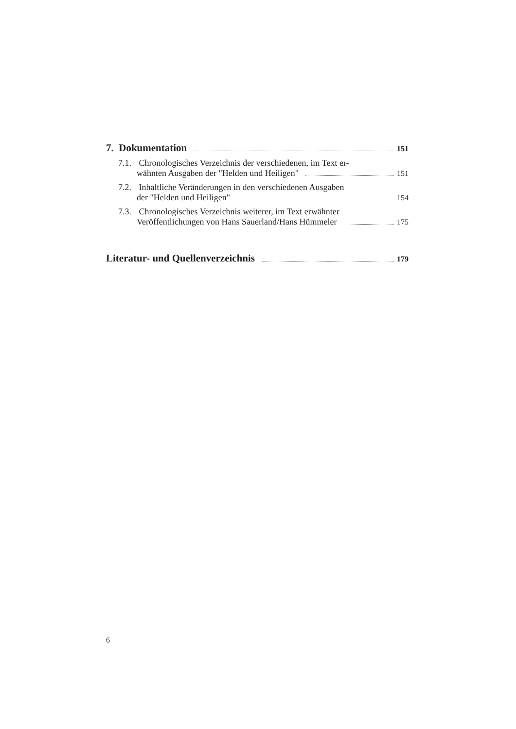7. Dokumentation 151
7.1. Chronologisches Verzeichnis der verschiedenen, im Text er-
wähnten Ausgaben der "Helden und Heiligen" 151
7.2. Inhaltliche Veränderungen in den verschiedenen Ausgaben
der "Helden und Heiligen" 154
7.3. Chronologisches Verzeichnis weiterer, im Text erwähnter
Veröffentlichungen von Hans Sauerland/Hans Hümmeler 175
Literatur- und Quellenverzeichnis 179
6